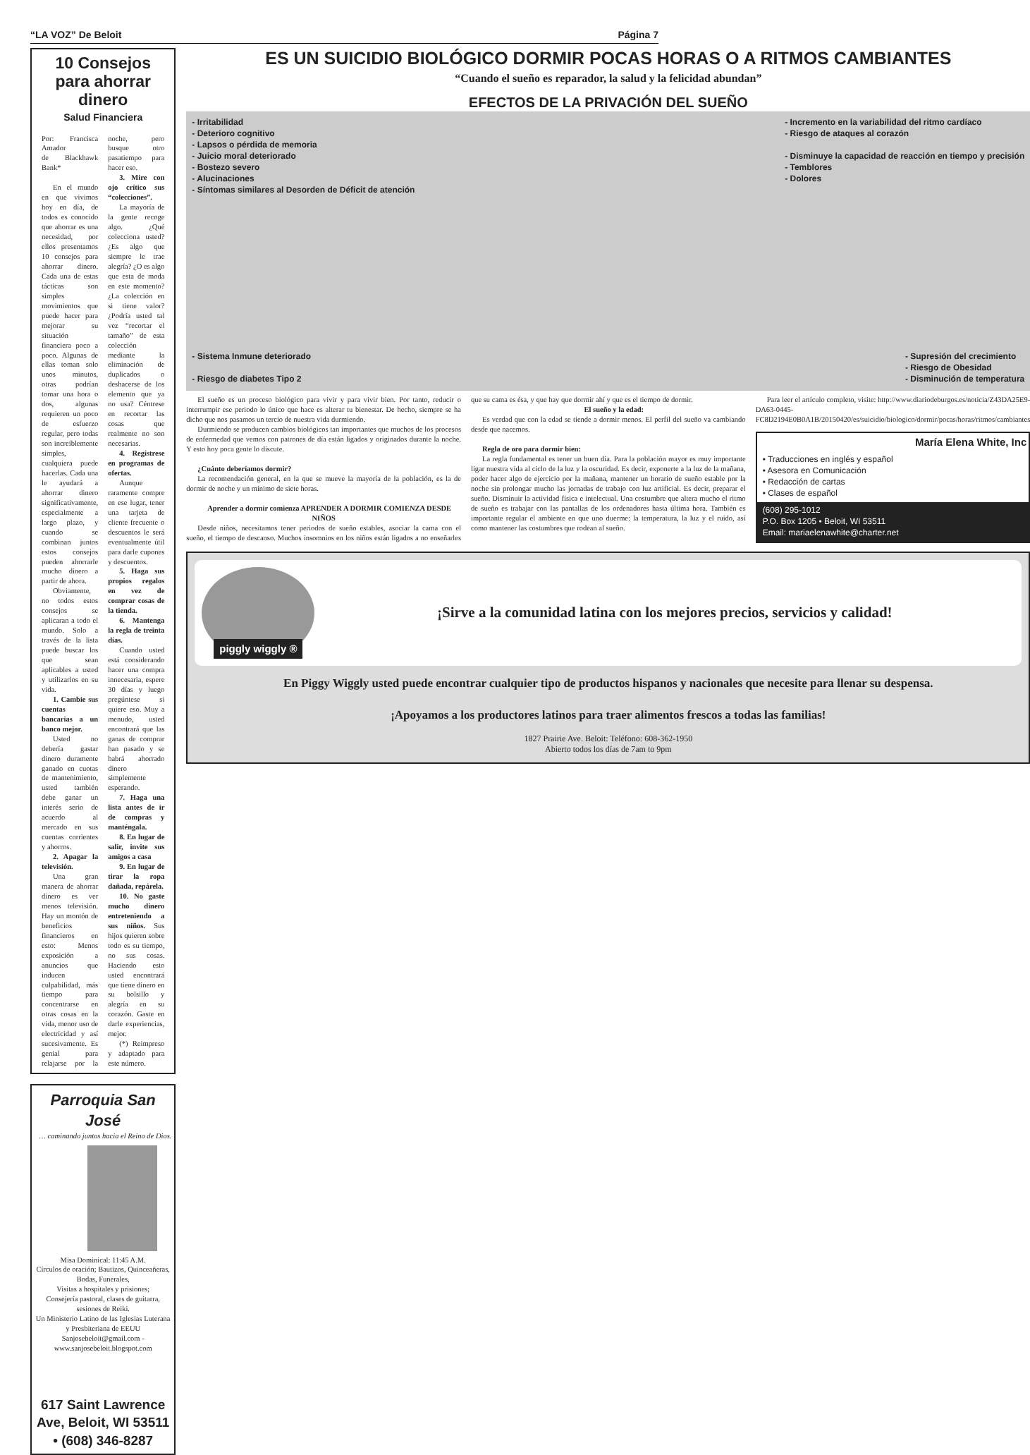“LA VOZ” De Beloit Página 7
10 Consejos para ahorrar dinero
Salud Financiera
Por: Francisca Amador
de Blackhawk Bank*
En el mundo en que vivimos hoy en día, de todos es conocido que ahorrar es una necesidad, por ellos presentamos 10 consejos para ahorrar dinero. Cada una de estas tácticas son simples movimientos que puede hacer para mejorar su situación financiera poco a poco. Algunas de ellas toman solo unos minutos, otras podrían tomar una hora o dos, algunas requieren un poco de esfuerzo regular, pero todas son increíblemente simples, cualquiera puede hacerlas. Cada una le ayudará a ahorrar dinero significativamente, especialmente a largo plazo, y cuando se combinan juntos estos consejos pueden ahorrarle mucho dinero a partir de ahora.
Obviamente, no todos estos consejos se aplicaran a todo el mundo. Solo a través de la lista puede buscar los que sean aplicables a usted y utilizarlos en su vida.
1. Cambie sus cuentas bancarias a un banco mejor.
Usted no debería gastar dinero duramente ganado en cuotas de mantenimiento, usted también debe ganar un interés serio de acuerdo al mercado en sus cuentas corrientes y ahorros.
2. Apagar la televisión.
Una gran manera de ahorrar dinero es ver menos televisión. Hay un montón de beneficios financieros en esto: Menos exposición a anuncios que inducen culpabilidad, más tiempo para concentrarse en otras cosas en la vida, menor uso de electricidad y así sucesivamente. Es genial para relajarse por la noche, pero busque otro pasatiempo para hacer eso.
3. Mire con ojo crítico sus “colecciones”.
La mayoría de la gente recoge algo. ¿Qué colecciona usted? ¿Es algo que siempre le trae alegría? ¿O es algo que esta de moda en este momento? ¿La colección en si tiene valor? ¿Podría usted tal vez “recortar el tamaño” de esta colección mediante la eliminación de duplicados o deshacerse de los elemento que ya no usa? Céntrese en recortar las cosas que realmente no son necesarias.
4. Regístrese en programas de ofertas.
Aunque raramente compre en ese lugar, tener una tarjeta de cliente frecuente o descuentos le será eventualmente útil para darle cupones y descuentos.
5. Haga sus propios regalos en vez de comprar cosas de la tienda.
6. Mantenga la regla de treinta días.
Cuando usted está considerando hacer una compra innecesaria, espere 30 días y luego pregúntese si quiere eso. Muy a menudo, usted encontrará que las ganas de comprar han pasado y se habrá ahorrado dinero simplemente esperando.
7. Haga una lista antes de ir de compras y manténgala.
8. En lugar de salir, invite sus amigos a casa
9. En lugar de tirar la ropa dañada, repárela.
10. No gaste mucho dinero entreteniendo a sus niños. Sus hijos quieren sobre todo es su tiempo, no sus cosas. Haciendo esto usted encontrará que tiene dinero en su bolsillo y alegría en su corazón. Gaste en darle experiencias, mejor.
(*) Reimpreso y adaptado para este número.
Parroquia San José
… caminando juntos hacia el Reino de Dios.
Misa Dominical: 11:45 A.M.
Círculos de oración; Bautizos, Quinceañeras, Bodas, Funerales,
Visitas a hospitales y prisiones;
Consejería pastoral, clases de guitarra, sesiones de Reiki.
Un Ministerio Latino de las Iglesias Luterana y Presbiteriana de EEUU
Sanjosebeloit@gmail.com - www.sanjosebeloit.blogspot.com
617 Saint Lawrence Ave, Beloit, WI 53511 • (608) 346-8287
ES UN SUICIDIO BIOLÓGICO DORMIR POCAS HORAS O A RITMOS CAMBIANTES
“Cuando el sueño es reparador, la salud y la felicidad abundan”
EFECTOS DE LA PRIVACIÓN DEL SUEÑO
- Irritabilidad
- Deterioro cognitivo
- Lapsos o pérdida de memoria
- Juicio moral deteriorado
- Bostezo severo
- Alucinaciones
- Síntomas similares al Desorden de Déficit de atención
- Incremento en la variabilidad del ritmo cardíaco
- Riesgo de ataques al corazón
- Disminuye la capacidad de reacción en tiempo y precisión
- Temblores
- Dolores
- Sistema Inmune deteriorado
- Riesgo de diabetes Tipo 2
- Supresión del crecimiento
- Riesgo de Obesidad
- Disminución de temperatura
El sueño es un proceso biológico para vivir y para vivir bien. Por tanto, reducir o interrumpir ese periodo lo único que hace es alterar tu bienestar. De hecho, siempre se ha dicho que nos pasamos un tercio de nuestra vida durmiendo.
Durmiendo se producen cambios biológicos tan importantes que muchos de los procesos de enfermedad que vemos con patrones de día están ligados y originados durante la noche. Y esto hoy poca gente lo discute.
¿Cuánto deberíamos dormir?
La recomendación general, en la que se mueve la mayoría de la población, es la de dormir de noche y un mínimo de siete horas.
Aprender a dormir comienza APRENDER A DORMIR COMIENZA DESDE NIÑOS
Desde niños, necesitamos tener periodos de sueño estables, asociar la cama con el sueño, el tiempo de descanso. Muchos insomnios en los niños están ligados a no enseñarles que su cama es ésa, y que hay que dormir ahí y que es el tiempo de dormir.
El sueño y la edad:
Es verdad que con la edad se tiende a dormir menos. El perfil del sueño va cambiando desde que nacemos.
Regla de oro para dormir bien:
La regla fundamental es tener un buen día. Para la población mayor es muy importante ligar nuestra vida al ciclo de la luz y la oscuridad. Es decir, exponerte a la luz de la mañana, poder hacer algo de ejercicio por la mañana, mantener un horario de sueño estable por la noche sin prolongar mucho las jornadas de trabajo con luz artificial. Es decir, preparar el sueño. Disminuir la actividad física e intelectual. Una costumbre que altera mucho el ritmo de sueño es trabajar con las pantallas de los ordenadores hasta última hora. También es importante regular el ambiente en que uno duerme: la temperatura, la luz y el ruido, así como mantener las costumbres que rodean al sueño.
Para leer el artículo completo, visite: http://www.diariodeburgos.es/noticia/Z43DA25E9-DA63-0445-FC8D2194E0B0A1B/20150420/es/suicidio/biologico/dormir/pocas/horas/ritmos/cambiantes
María Elena White, Inc
• Traducciones en inglés y español
• Asesora en Comunicación
• Redacción de cartas
• Clases de español
(608) 295-1012
P.O. Box 1205 • Beloit, WI 53511
Email: mariaelenawhite@charter.net
piggly wiggly ®
¡Sirve a la comunidad latina con los mejores precios, servicios y calidad!
En Piggy Wiggly usted puede encontrar cualquier tipo de productos hispanos y nacionales que necesite para llenar su despensa.
¡Apoyamos a los productores latinos para traer alimentos frescos a todas las familias!
1827 Prairie Ave. Beloit: Teléfono: 608-362-1950
Abierto todos los días de 7am to 9pm